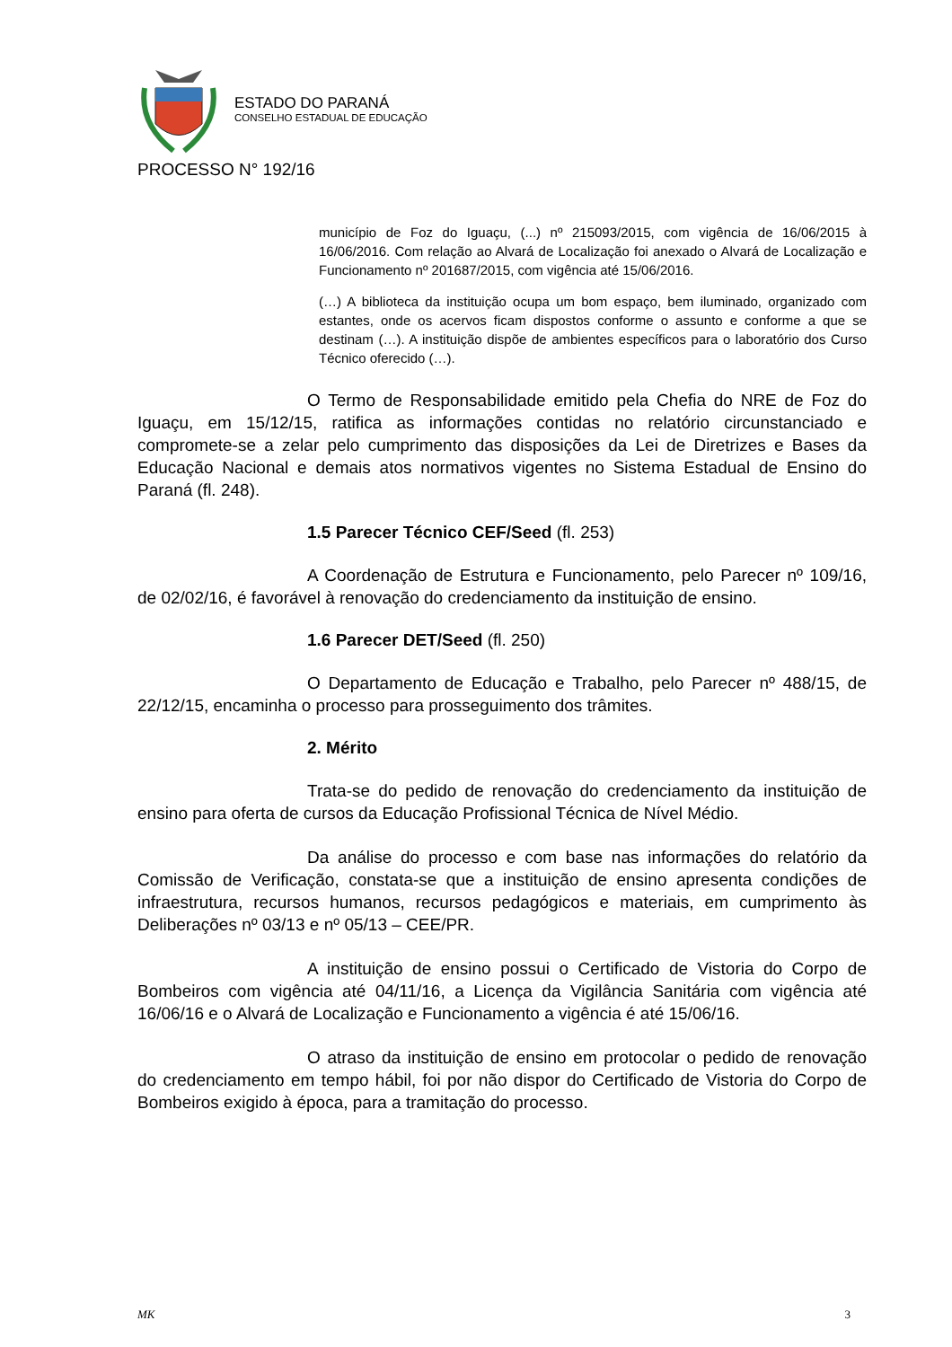ESTADO DO PARANÁ
CONSELHO ESTADUAL DE EDUCAÇÃO
PROCESSO N° 192/16
município de Foz do Iguaçu, (...) nº 215093/2015, com vigência de 16/06/2015 à 16/06/2016. Com relação ao Alvará de Localização foi anexado o Alvará de Localização e Funcionamento nº 201687/2015, com vigência até 15/06/2016.
(…) A biblioteca da instituição ocupa um bom espaço, bem iluminado, organizado com estantes, onde os acervos ficam dispostos conforme o assunto e conforme a que se destinam (…). A instituição dispõe de ambientes específicos para o laboratório dos Curso Técnico oferecido (…).
O Termo de Responsabilidade emitido pela Chefia do NRE de Foz do Iguaçu, em 15/12/15, ratifica as informações contidas no relatório circunstanciado e compromete-se a zelar pelo cumprimento das disposições da Lei de Diretrizes e Bases da Educação Nacional e demais atos normativos vigentes no Sistema Estadual de Ensino do Paraná (fl. 248).
1.5 Parecer Técnico CEF/Seed (fl. 253)
A Coordenação de Estrutura e Funcionamento, pelo Parecer nº 109/16, de 02/02/16, é favorável à renovação do credenciamento da instituição de ensino.
1.6 Parecer DET/Seed (fl. 250)
O Departamento de Educação e Trabalho, pelo Parecer nº 488/15, de 22/12/15, encaminha o processo para prosseguimento dos trâmites.
2. Mérito
Trata-se do pedido de renovação do credenciamento da instituição de ensino para oferta de cursos da Educação Profissional Técnica de Nível Médio.
Da análise do processo e com base nas informações do relatório da Comissão de Verificação, constata-se que a instituição de ensino apresenta condições de infraestrutura, recursos humanos, recursos pedagógicos e materiais, em cumprimento às Deliberações nº 03/13 e nº 05/13 – CEE/PR.
A instituição de ensino possui o Certificado de Vistoria do Corpo de Bombeiros com vigência até 04/11/16, a Licença da Vigilância Sanitária com vigência até 16/06/16 e o Alvará de Localização e Funcionamento a vigência é até 15/06/16.
O atraso da instituição de ensino em protocolar o pedido de renovação do credenciamento em tempo hábil, foi por não dispor do Certificado de Vistoria do Corpo de Bombeiros exigido à época, para a tramitação do processo.
MK 3